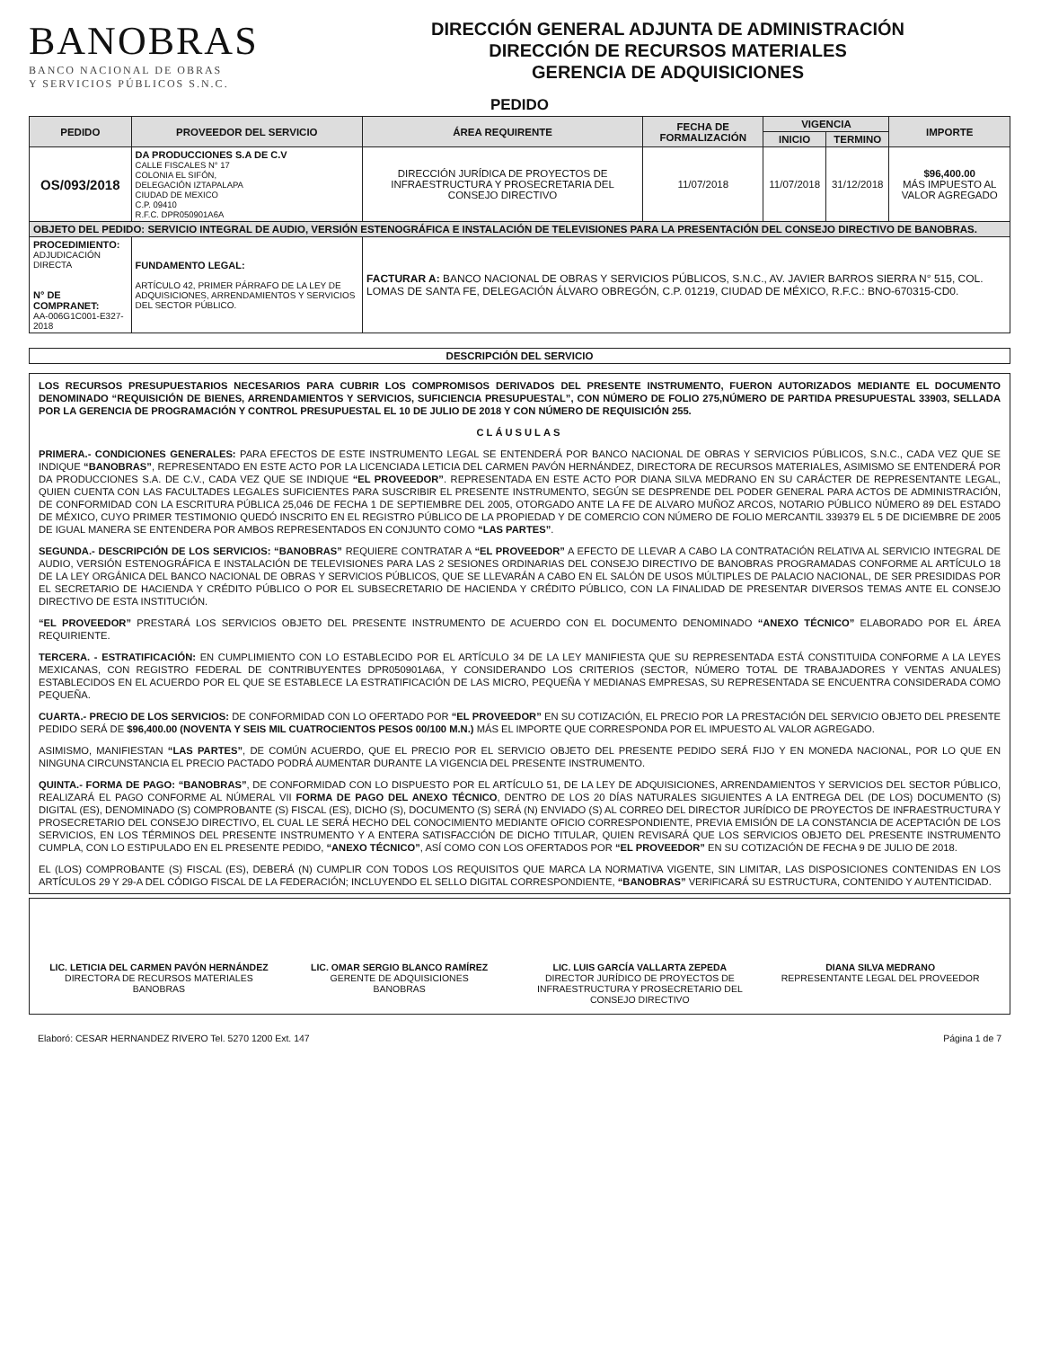BANOBRAS
BANCO NACIONAL DE OBRAS
Y SERVICIOS PÚBLICOS S.N.C.
DIRECCIÓN GENERAL ADJUNTA DE ADMINISTRACIÓN
DIRECCIÓN DE RECURSOS MATERIALES
GERENCIA DE ADQUISICIONES
PEDIDO
| PEDIDO | PROVEEDOR DEL SERVICIO | ÁREA REQUIRENTE | FECHA DE FORMALIZACIÓN | VIGENCIA | | IMPORTE |
| --- | --- | --- | --- | --- | --- | --- |
| | | | | INICIO | TERMINO | |
| OS/093/2018 | DA PRODUCCIONES S.A DE C.V CALLE FISCALES N° 17 COLONIA EL SIFÓN, DELEGACIÓN IZTAPALAPA CIUDAD DE MEXICO C.P. 09410 R.F.C. DPR050901A6A | DIRECCIÓN JURÍDICA DE PROYECTOS DE INFRAESTRUCTURA Y PROSECRETARIA DEL CONSEJO DIRECTIVO | 11/07/2018 | 11/07/2018 | 31/12/2018 | $96,400.00 MÁS IMPUESTO AL VALOR AGREGADO |
| OBJETO DEL PEDIDO: SERVICIO INTEGRAL DE AUDIO, VERSIÓN ESTENOGRÁFICA E INSTALACIÓN DE TELEVISIONES PARA LA PRESENTACIÓN DEL CONSEJO DIRECTIVO DE BANOBRAS. | | | | | | |
| PROCEDIMIENTO: ADJUDICACIÓN DIRECTA N° DE COMPRANET: AA-006G1C001-E327-2018 | FUNDAMENTO LEGAL: ARTÍCULO 42, PRIMER PÁRRAFO DE LA LEY DE ADQUISICIONES, ARRENDAMIENTOS Y SERVICIOS DEL SECTOR PÚBLICO. | FACTURAR A: BANCO NACIONAL DE OBRAS Y SERVICIOS PÚBLICOS, S.N.C., AV. JAVIER BARROS SIERRA N° 515, COL. LOMAS DE SANTA FE, DELEGACIÓN ÁLVARO OBREGÓN, C.P. 01219, CIUDAD DE MÉXICO, R.F.C.: BNO-670315-CD0. | | | | |
| DESCRIPCIÓN DEL SERVICIO |
LOS RECURSOS PRESUPUESTARIOS NECESARIOS PARA CUBRIR LOS COMPROMISOS DERIVADOS DEL PRESENTE INSTRUMENTO, FUERON AUTORIZADOS MEDIANTE EL DOCUMENTO DENOMINADO “REQUISICIÓN DE BIENES, ARRENDAMIENTOS Y SERVICIOS, SUFICIENCIA PRESUPUESTAL”, CON NÚMERO DE FOLIO 275,NÚMERO DE PARTIDA PRESUPUESTAL 33903, SELLADA POR LA GERENCIA DE PROGRAMACIÓN Y CONTROL PRESUPUESTAL EL 10 DE JULIO DE 2018 Y CON NÚMERO DE REQUISICIÓN 255.
CLÁUSULAS
PRIMERA.- CONDICIONES GENERALES: PARA EFECTOS DE ESTE INSTRUMENTO LEGAL SE ENTENDERÁ POR BANCO NACIONAL DE OBRAS Y SERVICIOS PÚBLICOS, S.N.C., CADA VEZ QUE SE INDIQUE “BANOBRAS”, REPRESENTADO EN ESTE ACTO POR LA LICENCIADA LETICIA DEL CARMEN PAVÓN HERNÁNDEZ, DIRECTORA DE RECURSOS MATERIALES, ASIMISMO SE ENTENDERÁ POR DA PRODUCCIONES S.A. DE C.V., CADA VEZ QUE SE INDIQUE “EL PROVEEDOR”. REPRESENTADA EN ESTE ACTO POR DIANA SILVA MEDRANO EN SU CARÁCTER DE REPRESENTANTE LEGAL, QUIEN CUENTA CON LAS FACULTADES LEGALES SUFICIENTES PARA SUSCRIBIR EL PRESENTE INSTRUMENTO, SEGÚN SE DESPRENDE DEL PODER GENERAL PARA ACTOS DE ADMINISTRACIÓN, DE CONFORMIDAD CON LA ESCRITURA PÚBLICA 25,046 DE FECHA 1 DE SEPTIEMBRE DEL 2005, OTORGADO ANTE LA FE DE ALVARO MUÑOZ ARCOS, NOTARIO PÚBLICO NÚMERO 89 DEL ESTADO DE MÉXICO, CUYO PRIMER TESTIMONIO QUEDÓ INSCRITO EN EL REGISTRO PÚBLICO DE LA PROPIEDAD Y DE COMERCIO CON NÚMERO DE FOLIO MERCANTIL 339379 EL 5 DE DICIEMBRE DE 2005 DE IGUAL MANERA SE ENTENDERA POR AMBOS REPRESENTADOS EN CONJUNTO COMO “LAS PARTES”.
SEGUNDA.- DESCRIPCIÓN DE LOS SERVICIOS: “BANOBRAS” REQUIERE CONTRATAR A “EL PROVEEDOR” A EFECTO DE LLEVAR A CABO LA CONTRATACIÓN RELATIVA AL SERVICIO INTEGRAL DE AUDIO, VERSIÓN ESTENOGRÁFICA E INSTALACIÓN DE TELEVISIONES PARA LAS 2 SESIONES ORDINARIAS DEL CONSEJO DIRECTIVO DE BANOBRAS PROGRAMADAS CONFORME AL ARTÍCULO 18 DE LA LEY ORGÁNICA DEL BANCO NACIONAL DE OBRAS Y SERVICIOS PÚBLICOS, QUE SE LLEVARÁN A CABO EN EL SALÓN DE USOS MÚLTIPLES DE PALACIO NACIONAL, DE SER PRESIDIDAS POR EL SECRETARIO DE HACIENDA Y CRÉDITO PÚBLICO O POR EL SUBSECRETARIO DE HACIENDA Y CRÉDITO PÚBLICO, CON LA FINALIDAD DE PRESENTAR DIVERSOS TEMAS ANTE EL CONSEJO DIRECTIVO DE ESTA INSTITUCIÓN.
“EL PROVEEDOR” PRESTARÁ LOS SERVICIOS OBJETO DEL PRESENTE INSTRUMENTO DE ACUERDO CON EL DOCUMENTO DENOMINADO “ANEXO TÉCNICO” ELABORADO POR EL ÁREA REQUIRIENTE.
TERCERA. - ESTRATIFICACIÓN: EN CUMPLIMIENTO CON LO ESTABLECIDO POR EL ARTÍCULO 34 DE LA LEY MANIFIESTA QUE SU REPRESENTADA ESTÁ CONSTITUIDA CONFORME A LA LEYES MEXICANAS, CON REGISTRO FEDERAL DE CONTRIBUYENTES DPR050901A6A, Y CONSIDERANDO LOS CRITERIOS (SECTOR, NÚMERO TOTAL DE TRABAJADORES Y VENTAS ANUALES) ESTABLECIDOS EN EL ACUERDO POR EL QUE SE ESTABLECE LA ESTRATIFICACIÓN DE LAS MICRO, PEQUEÑA Y MEDIANAS EMPRESAS, SU REPRESENTADA SE ENCUENTRA CONSIDERADA COMO PEQUEÑA.
CUARTA.- PRECIO DE LOS SERVICIOS: DE CONFORMIDAD CON LO OFERTADO POR “EL PROVEEDOR” EN SU COTIZACIÓN, EL PRECIO POR LA PRESTACIÓN DEL SERVICIO OBJETO DEL PRESENTE PEDIDO SERÁ DE $96,400.00 (NOVENTA Y SEIS MIL CUATROCIENTOS PESOS 00/100 M.N.) MÁS EL IMPORTE QUE CORRESPONDA POR EL IMPUESTO AL VALOR AGREGADO.
ASIMISMO, MANIFIESTAN “LAS PARTES”, DE COMÚN ACUERDO, QUE EL PRECIO POR EL SERVICIO OBJETO DEL PRESENTE PEDIDO SERÁ FIJO Y EN MONEDA NACIONAL, POR LO QUE EN NINGUNA CIRCUNSTANCIA EL PRECIO PACTADO PODRÁ AUMENTAR DURANTE LA VIGENCIA DEL PRESENTE INSTRUMENTO.
QUINTA.- FORMA DE PAGO: “BANOBRAS”, DE CONFORMIDAD CON LO DISPUESTO POR EL ARTÍCULO 51, DE LA LEY DE ADQUISICIONES, ARRENDAMIENTOS Y SERVICIOS DEL SECTOR PÚBLICO, REALIZARÁ EL PAGO CONFORME AL NÚMERAL VII FORMA DE PAGO DEL ANEXO TÉCNICO, DENTRO DE LOS 20 DÍAS NATURALES SIGUIENTES A LA ENTREGA DEL (DE LOS) DOCUMENTO (S) DIGITAL (ES), DENOMINADO (S) COMPROBANTE (S) FISCAL (ES), DICHO (S), DOCUMENTO (S) SERÁ (N) ENVIADO (S) AL CORREO DEL DIRECTOR JURÍDICO DE PROYECTOS DE INFRAESTRUCTURA Y PROSECRETARIO DEL CONSEJO DIRECTIVO, EL CUAL LE SERÁ HECHO DEL CONOCIMIENTO MEDIANTE OFICIO CORRESPONDIENTE, PREVIA EMISIÓN DE LA CONSTANCIA DE ACEPTACIÓN DE LOS SERVICIOS, EN LOS TÉRMINOS DEL PRESENTE INSTRUMENTO Y A ENTERA SATISFACCIÓN DE DICHO TITULAR, QUIEN REVISARÁ QUE LOS SERVICIOS OBJETO DEL PRESENTE INSTRUMENTO CUMPLA, CON LO ESTIPULADO EN EL PRESENTE PEDIDO, “ANEXO TÉCNICO”, ASÍ COMO CON LOS OFERTADOS POR “EL PROVEEDOR” EN SU COTIZACIÓN DE FECHA 9 DE JULIO DE 2018.
EL (LOS) COMPROBANTE (S) FISCAL (ES), DEBERÁ (N) CUMPLIR CON TODOS LOS REQUISITOS QUE MARCA LA NORMATIVA VIGENTE, SIN LIMITAR, LAS DISPOSICIONES CONTENIDAS EN LOS ARTÍCULOS 29 Y 29-A DEL CÓDIGO FISCAL DE LA FEDERACIÓN; INCLUYENDO EL SELLO DIGITAL CORRESPONDIENTE, “BANOBRAS” VERIFICARÁ SU ESTRUCTURA, CONTENIDO Y AUTENTICIDAD.
LIC. LETICIA DEL CARMEN PAVÓN HERNÁNDEZ
DIRECTORA DE RECURSOS MATERIALES
BANOBRAS
LIC. OMAR SERGIO BLANCO RAMÍREZ
GERENTE DE ADQUISICIONES
BANOBRAS
LIC. LUIS GARCÍA VALLARTA ZEPEDA
DIRECTOR JURÍDICO DE PROYECTOS DE INFRAESTRUCTURA Y PROSECRETARIO DEL CONSEJO DIRECTIVO
DIANA SILVA MEDRANO
REPRESENTANTE LEGAL DEL PROVEEDOR
Elaboró: CESAR HERNANDEZ RIVERO Tel. 5270 1200 Ext. 147 Página 1 de 7